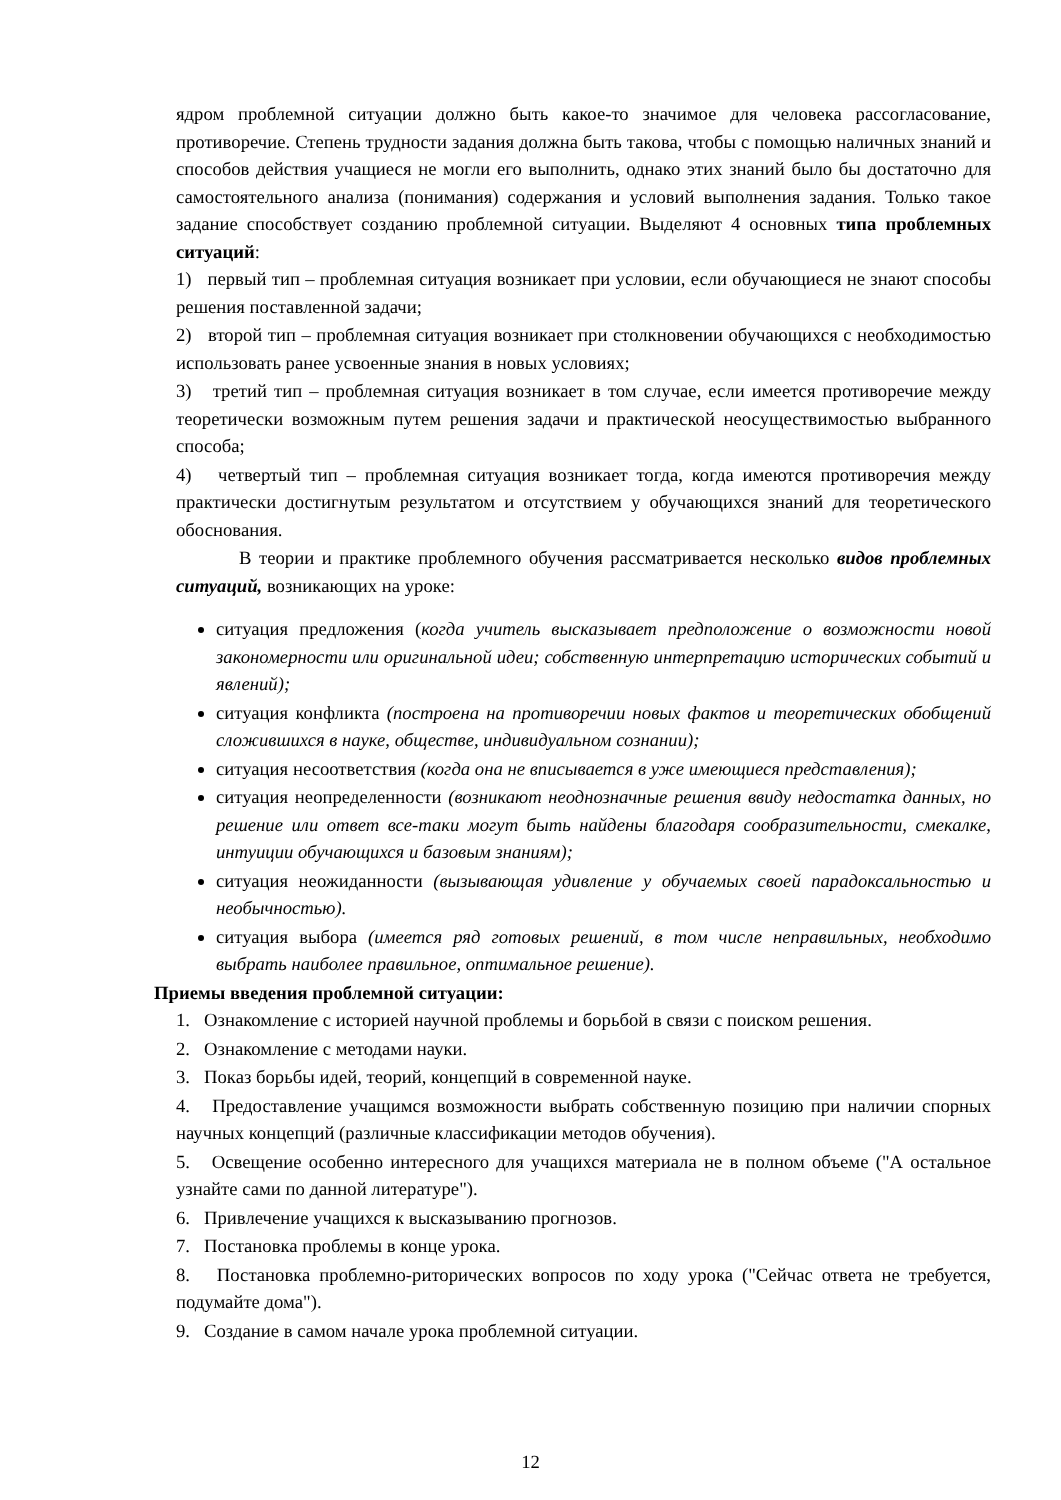ядром проблемной ситуации должно быть какое-то значимое для человека рассогласование, противоречие. Степень трудности задания должна быть такова, чтобы с помощью наличных знаний и способов действия учащиеся не могли его выполнить, однако этих знаний было бы достаточно для самостоятельного анализа (понимания) содержания и условий выполнения задания. Только такое задание способствует созданию проблемной ситуации. Выделяют 4 основных типа проблемных ситуаций:
1) первый тип – проблемная ситуация возникает при условии, если обучающиеся не знают способы решения поставленной задачи;
2) второй тип – проблемная ситуация возникает при столкновении обучающихся с необходимостью использовать ранее усвоенные знания в новых условиях;
3) третий тип – проблемная ситуация возникает в том случае, если имеется противоречие между теоретически возможным путем решения задачи и практической неосуществимостью выбранного способа;
4) четвертый тип – проблемная ситуация возникает тогда, когда имеются противоречия между практически достигнутым результатом и отсутствием у обучающихся знаний для теоретического обоснования.
В теории и практике проблемного обучения рассматривается несколько видов проблемных ситуаций, возникающих на уроке:
ситуация предложения (когда учитель высказывает предположение о возможности новой закономерности или оригинальной идеи; собственную интерпретацию исторических событий и явлений);
ситуация конфликта (построена на противоречии новых фактов и теоретических обобщений сложившихся в науке, обществе, индивидуальном сознании);
ситуация несоответствия (когда она не вписывается в уже имеющиеся представления);
ситуация неопределенности (возникают неоднозначные решения ввиду недостатка данных, но решение или ответ все-таки могут быть найдены благодаря сообразительности, смекалке, интуиции обучающихся и базовым знаниям);
ситуация неожиданности (вызывающая удивление у обучаемых своей парадоксальностью и необычностью).
ситуация выбора (имеется ряд готовых решений, в том числе неправильных, необходимо выбрать наиболее правильное, оптимальное решение).
Приемы введения проблемной ситуации:
1. Ознакомление с историей научной проблемы и борьбой в связи с поиском решения.
2. Ознакомление с методами науки.
3. Показ борьбы идей, теорий, концепций в современной науке.
4. Предоставление учащимся возможности выбрать собственную позицию при наличии спорных научных концепций (различные классификации методов обучения).
5. Освещение особенно интересного для учащихся материала не в полном объеме ("А остальное узнайте сами по данной литературе").
6. Привлечение учащихся к высказыванию прогнозов.
7. Постановка проблемы в конце урока.
8. Постановка проблемно-риторических вопросов по ходу урока ("Сейчас ответа не требуется, подумайте дома").
9. Создание в самом начале урока проблемной ситуации.
12